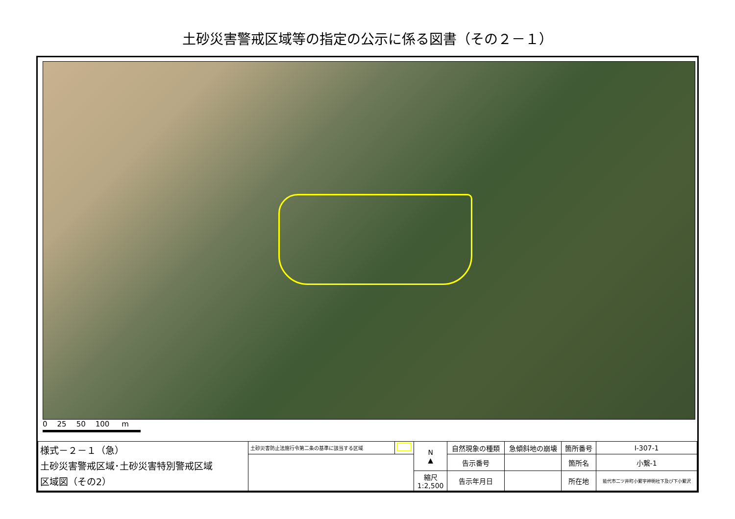土砂災害警戒区域等の指定の公示に係る図書（その２－１）
0 25 50 100 m
| 様式－２－１（急） 土砂災害警戒区域･土砂災害特別警戒区域 区域図（その2） | 土砂災害防止法施行令第二条の基準に該当する区域 | | N ▲ | 自然現象の種類 | 急傾斜地の崩壊 | 箇所番号 | Ⅰ-307-1 |
| | | | | 告示番号 | | 箇所名 | 小繋-1 |
| | | | 縮尺 1:2,500 | 告示年月日 | | 所在地 | 能代市二ツ井町小繋字神明社下及び下小繋沢 |